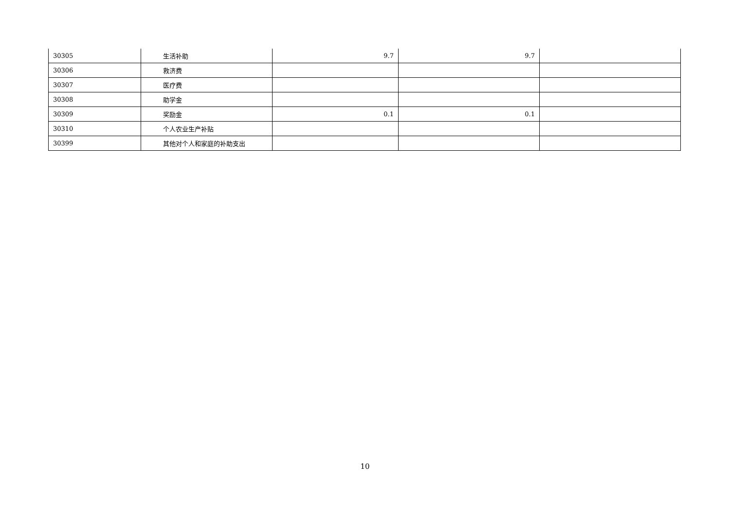| 30305 | 生活补助 | 9.7 | 9.7 | |
| 30306 | 救济费 | | | |
| 30307 | 医疗费 | | | |
| 30308 | 助学金 | | | |
| 30309 | 奖励金 | 0.1 | 0.1 | |
| 30310 | 个人农业生产补贴 | | | |
| 30399 | 其他对个人和家庭的补助支出 | | | |
10